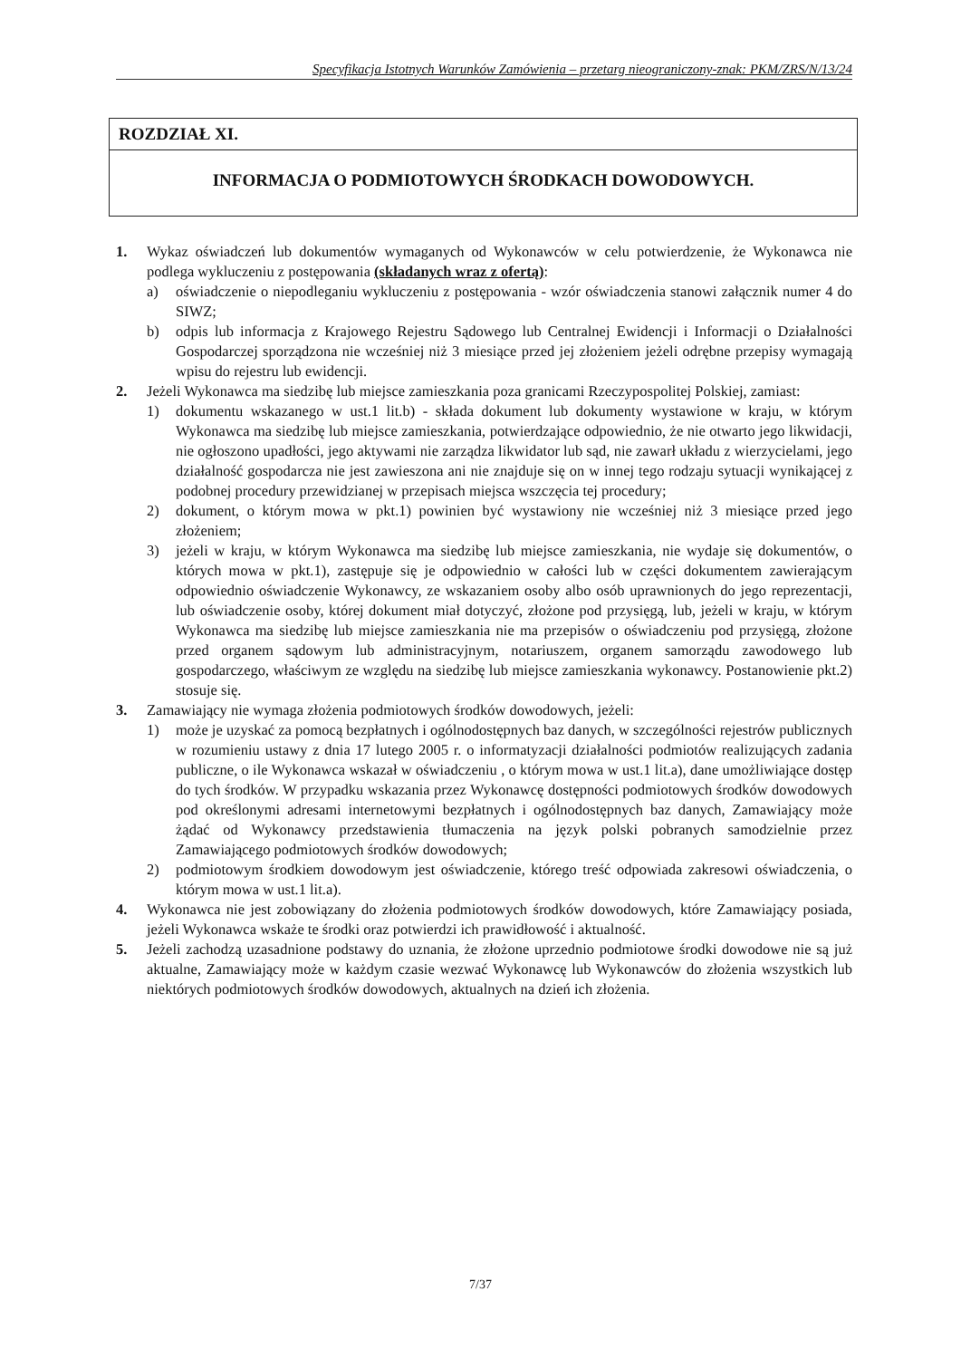Specyfikacja Istotnych Warunków Zamówienia – przetarg nieograniczony-znak: PKM/ZRS/N/13/24
ROZDZIAŁ XI.
INFORMACJA O PODMIOTOWYCH ŚRODKACH DOWODOWYCH.
1. Wykaz oświadczeń lub dokumentów wymaganych od Wykonawców w celu potwierdzenie, że Wykonawca nie podlega wykluczeniu z postępowania (składanych wraz z ofertą):
a) oświadczenie o niepodleganiu wykluczeniu z postępowania - wzór oświadczenia stanowi załącznik numer 4 do SIWZ;
b) odpis lub informacja z Krajowego Rejestru Sądowego lub Centralnej Ewidencji i Informacji o Działalności Gospodarczej sporządzona nie wcześniej niż 3 miesiące przed jej złożeniem jeżeli odrębne przepisy wymagają wpisu do rejestru lub ewidencji.
2. Jeżeli Wykonawca ma siedzibę lub miejsce zamieszkania poza granicami Rzeczypospolitej Polskiej, zamiast:
1) dokumentu wskazanego w ust.1 lit.b) - składa dokument lub dokumenty wystawione w kraju, w którym Wykonawca ma siedzibę lub miejsce zamieszkania, potwierdzające odpowiednio, że nie otwarto jego likwidacji, nie ogłoszono upadłości, jego aktywami nie zarządza likwidator lub sąd, nie zawarł układu z wierzycielami, jego działalność gospodarcza nie jest zawieszona ani nie znajduje się on w innej tego rodzaju sytuacji wynikającej z podobnej procedury przewidzianej w przepisach miejsca wszczęcia tej procedury;
2) dokument, o którym mowa w pkt.1) powinien być wystawiony nie wcześniej niż 3 miesiące przed jego złożeniem;
3) jeżeli w kraju, w którym Wykonawca ma siedzibę lub miejsce zamieszkania, nie wydaje się dokumentów, o których mowa w pkt.1), zastępuje się je odpowiednio w całości lub w części dokumentem zawierającym odpowiednio oświadczenie Wykonawcy, ze wskazaniem osoby albo osób uprawnionych do jego reprezentacji, lub oświadczenie osoby, której dokument miał dotyczyć, złożone pod przysięgą, lub, jeżeli w kraju, w którym Wykonawca ma siedzibę lub miejsce zamieszkania nie ma przepisów o oświadczeniu pod przysięgą, złożone przed organem sądowym lub administracyjnym, notariuszem, organem samorządu zawodowego lub gospodarczego, właściwym ze względu na siedzibę lub miejsce zamieszkania wykonawcy. Postanowienie pkt.2) stosuje się.
3. Zamawiający nie wymaga złożenia podmiotowych środków dowodowych, jeżeli:
1) może je uzyskać za pomocą bezpłatnych i ogólnodostępnych baz danych, w szczególności rejestrów publicznych w rozumieniu ustawy z dnia 17 lutego 2005 r. o informatyzacji działalności podmiotów realizujących zadania publiczne, o ile Wykonawca wskazał w oświadczeniu , o którym mowa w ust.1 lit.a), dane umożliwiające dostęp do tych środków. W przypadku wskazania przez Wykonawcę dostępności podmiotowych środków dowodowych pod określonymi adresami internetowymi bezpłatnych i ogólnodostępnych baz danych, Zamawiający może żądać od Wykonawcy przedstawienia tłumaczenia na język polski pobranych samodzielnie przez Zamawiającego podmiotowych środków dowodowych;
2) podmiotowym środkiem dowodowym jest oświadczenie, którego treść odpowiada zakresowi oświadczenia, o którym mowa w ust.1 lit.a).
4. Wykonawca nie jest zobowiązany do złożenia podmiotowych środków dowodowych, które Zamawiający posiada, jeżeli Wykonawca wskaże te środki oraz potwierdzi ich prawidłowość i aktualność.
5. Jeżeli zachodzą uzasadnione podstawy do uznania, że złożone uprzednio podmiotowe środki dowodowe nie są już aktualne, Zamawiający może w każdym czasie wezwać Wykonawcę lub Wykonawców do złożenia wszystkich lub niektórych podmiotowych środków dowodowych, aktualnych na dzień ich złożenia.
7/37